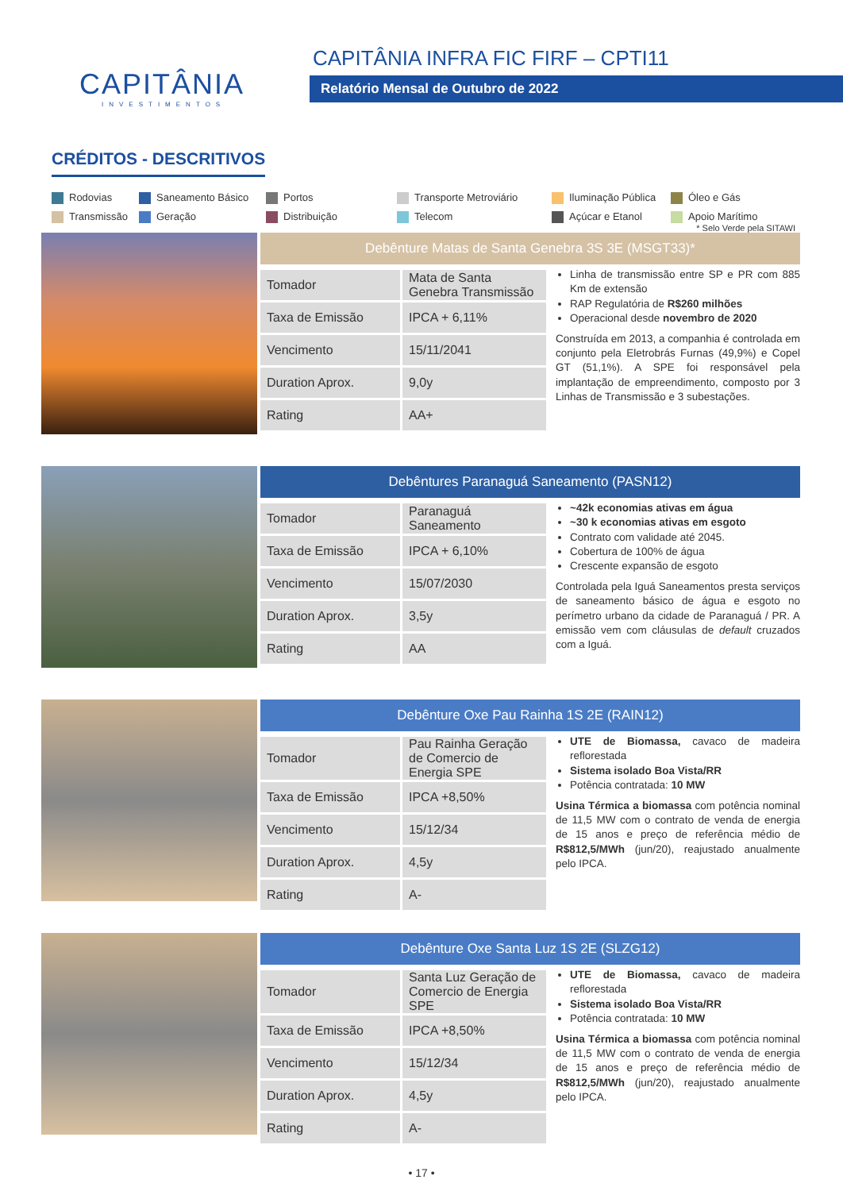CAPITÂNIA
INVESTIMENTOS
CAPITÂNIA INFRA FIC FIRF – CPTI11
Relatório Mensal de Outubro de 2022
CRÉDITOS - DESCRITIVOS
Rodovias
Saneamento Básico
Portos
Transporte Metroviário
Iluminação Pública
Óleo e Gás
Transmissão
Geração
Distribuição
Telecom
Açúcar e Etanol
Apoio Marítimo
* Selo Verde pela SITAWI
Debênture Matas de Santa Genebra 3S 3E (MSGT33)*
| Tomador | Mata de Santa Genebra Transmissão |
| Taxa de Emissão | IPCA + 6,11% |
| Vencimento | 15/11/2041 |
| Duration Aprox. | 9,0y |
| Rating | AA+ |
Linha de transmissão entre SP e PR com 885 Km de extensão
RAP Regulatória de R$260 milhões
Operacional desde novembro de 2020
Construída em 2013, a companhia é controlada em conjunto pela Eletrobrás Furnas (49,9%) e Copel GT (51,1%). A SPE foi responsável pela implantação de empreendimento, composto por 3 Linhas de Transmissão e 3 subestações.
Debêntures Paranaguá Saneamento (PASN12)
| Tomador | Paranaguá Saneamento |
| Taxa de Emissão | IPCA + 6,10% |
| Vencimento | 15/07/2030 |
| Duration Aprox. | 3,5y |
| Rating | AA |
~42k economias ativas em água
~30 k economias ativas em esgoto
Contrato com validade até 2045.
Cobertura de 100% de água
Crescente expansão de esgoto
Controlada pela Iguá Saneamentos presta serviços de saneamento básico de água e esgoto no perímetro urbano da cidade de Paranaguá / PR. A emissão vem com cláusulas de default cruzados com a Iguá.
Debênture Oxe Pau Rainha 1S 2E (RAIN12)
| Tomador | Pau Rainha Geração de Comercio de Energia SPE |
| Taxa de Emissão | IPCA +8,50% |
| Vencimento | 15/12/34 |
| Duration Aprox. | 4,5y |
| Rating | A- |
UTE de Biomassa, cavaco de madeira reflorestada
Sistema isolado Boa Vista/RR
Potência contratada: 10 MW
Usina Térmica a biomassa com potência nominal de 11,5 MW com o contrato de venda de energia de 15 anos e preço de referência médio de R$812,5/MWh (jun/20), reajustado anualmente pelo IPCA.
Debênture Oxe Santa Luz 1S 2E (SLZG12)
| Tomador | Santa Luz Geração de Comercio de Energia SPE |
| Taxa de Emissão | IPCA +8,50% |
| Vencimento | 15/12/34 |
| Duration Aprox. | 4,5y |
| Rating | A- |
UTE de Biomassa, cavaco de madeira reflorestada
Sistema isolado Boa Vista/RR
Potência contratada: 10 MW
Usina Térmica a biomassa com potência nominal de 11,5 MW com o contrato de venda de energia de 15 anos e preço de referência médio de R$812,5/MWh (jun/20), reajustado anualmente pelo IPCA.
• 17 •